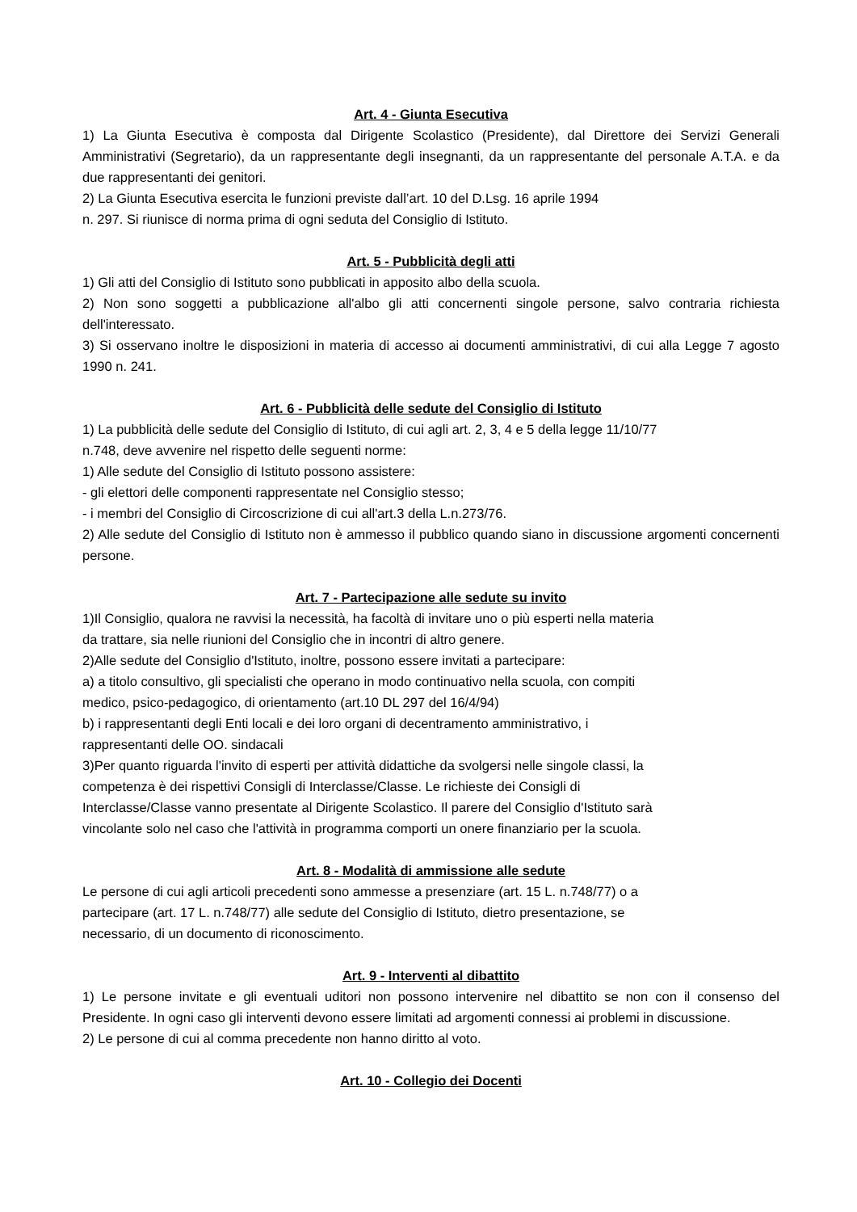Art. 4 - Giunta Esecutiva
1) La Giunta Esecutiva è composta dal Dirigente Scolastico (Presidente), dal Direttore dei Servizi Generali Amministrativi (Segretario), da un rappresentante degli insegnanti, da un rappresentante del personale A.T.A. e da due rappresentanti dei genitori.
2) La Giunta Esecutiva esercita le funzioni previste dall’art. 10 del D.Lsg. 16 aprile 1994
n. 297. Si riunisce di norma prima di ogni seduta del Consiglio di Istituto.
Art. 5 - Pubblicità degli atti
1) Gli atti del Consiglio di Istituto sono pubblicati in apposito albo della scuola.
2) Non sono soggetti a pubblicazione all'albo gli atti concernenti singole persone, salvo contraria richiesta dell'interessato.
3) Si osservano inoltre le disposizioni in materia di accesso ai documenti amministrativi, di cui alla Legge 7 agosto 1990 n. 241.
Art. 6 - Pubblicità delle sedute del Consiglio di Istituto
1) La pubblicità delle sedute del Consiglio di Istituto, di cui agli art. 2, 3, 4 e 5 della legge 11/10/77
n.748, deve avvenire nel rispetto delle seguenti norme:
1) Alle sedute del Consiglio di Istituto possono assistere:
- gli elettori delle componenti rappresentate nel Consiglio stesso;
- i membri del Consiglio di Circoscrizione di cui all'art.3 della L.n.273/76.
2) Alle sedute del Consiglio di Istituto non è ammesso il pubblico quando siano in discussione argomenti concernenti persone.
Art. 7 - Partecipazione alle sedute su invito
1)Il Consiglio, qualora ne ravvisi la necessità, ha facoltà di invitare uno o più esperti nella materia
da trattare, sia nelle riunioni del Consiglio che in incontri di altro genere.
2)Alle sedute del Consiglio d'Istituto, inoltre, possono essere invitati a partecipare:
a) a titolo consultivo, gli specialisti che operano in modo continuativo nella scuola, con compiti
medico, psico-pedagogico, di orientamento (art.10 DL 297 del 16/4/94)
b) i rappresentanti degli Enti locali e dei loro organi di decentramento amministrativo, i
rappresentanti delle OO. sindacali
3)Per quanto riguarda l'invito di esperti per attività didattiche da svolgersi nelle singole classi, la
competenza è dei rispettivi Consigli di Interclasse/Classe. Le richieste dei Consigli di
Interclasse/Classe vanno presentate al Dirigente Scolastico. Il parere del Consiglio d'Istituto sarà
vincolante solo nel caso che l'attività in programma comporti un onere finanziario per la scuola.
Art. 8 - Modalità di ammissione alle sedute
Le persone di cui agli articoli precedenti sono ammesse a presenziare (art. 15 L. n.748/77) o a
partecipare (art. 17 L. n.748/77) alle sedute del Consiglio di Istituto, dietro presentazione, se
necessario, di un documento di riconoscimento.
Art. 9 - Interventi al dibattito
1) Le persone invitate e gli eventuali uditori non possono intervenire nel dibattito se non con il consenso del Presidente. In ogni caso gli interventi devono essere limitati ad argomenti connessi ai problemi in discussione.
2) Le persone di cui al comma precedente non hanno diritto al voto.
Art. 10 - Collegio dei Docenti